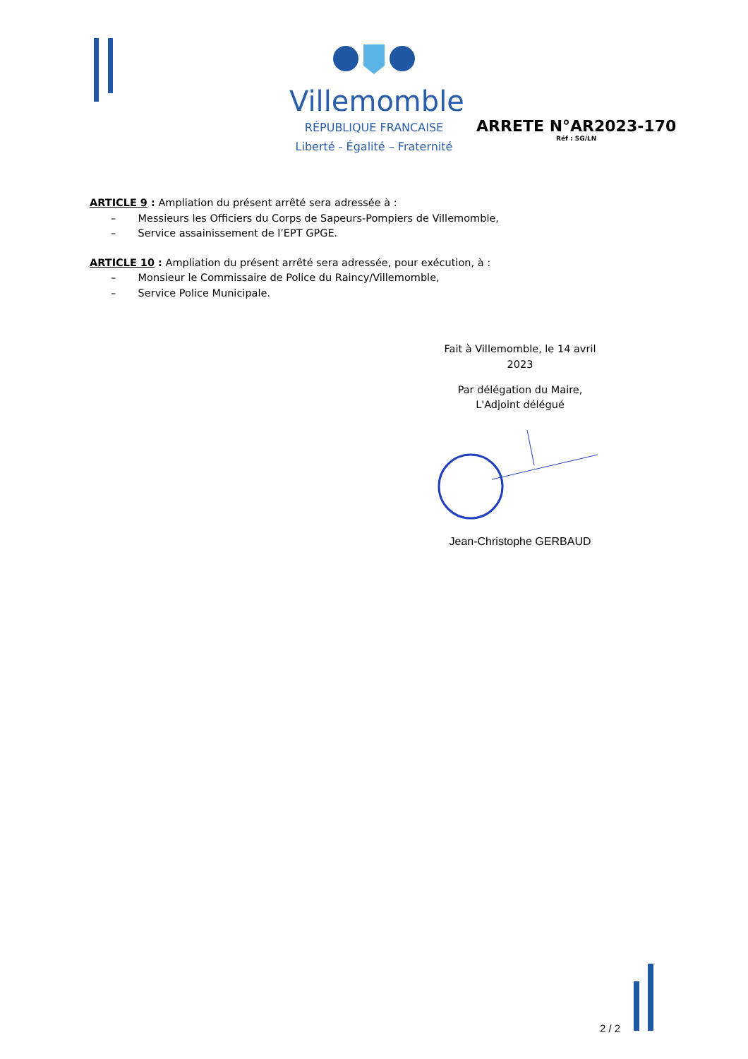Villemomble
RÉPUBLIQUE FRANCAISE
Liberté - Égalité – Fraternité
ARRETE N°AR2023-170
Réf : SG/LN
ARTICLE 9 : Ampliation du présent arrêté sera adressée à :
– Messieurs les Officiers du Corps de Sapeurs-Pompiers de Villemomble,
– Service assainissement de l’EPT GPGE.
ARTICLE 10 : Ampliation du présent arrêté sera adressée, pour exécution, à :
– Monsieur le Commissaire de Police du Raincy/Villemomble,
– Service Police Municipale.
Fait à Villemomble, le 14 avril 2023
Par délégation du Maire,
L'Adjoint délégué
Jean-Christophe GERBAUD
2 / 2